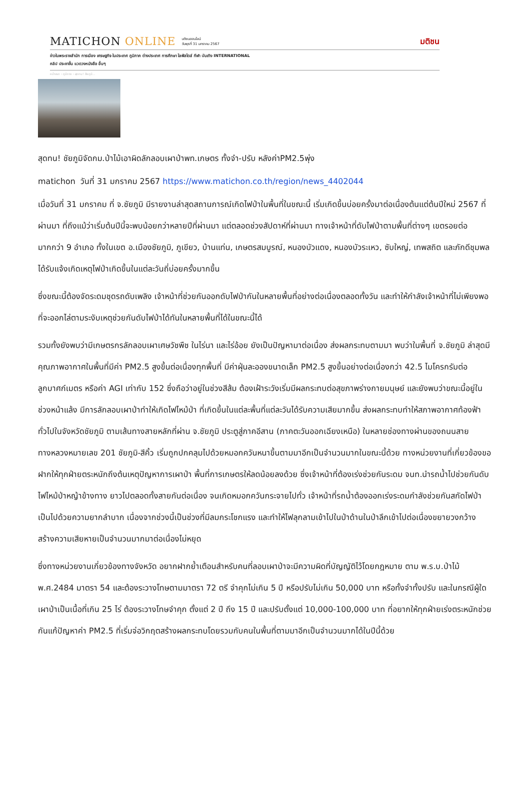MATICHON ONLINE มติชนออนไลน์
วันพุธที่ 31 มกราคม 2567 มติชน
ข่าวในพระราชสำนัก การเมือง เศรษฐกิจ ในประเทศ ภูมิภาค ต่างประเทศ การศึกษา ไลฟ์สไตล์ กีฬา บันเทิง INTERNATIONAL
คลิป ประชาชื่น แวดวงหนังสือ อื่นๆ
หน้าแรก › ภูมิภาค › สุดทน! ชัยภูมิ...
สุดทน! ชัยภูมิจัดกม.ป่าไม้เอาผิดลักลอบเผาป่าพท.เกษตร ทั้งจำ-ปรับ หลังค่าPM2.5พุ่ง
matichon วันที่ 31 มกราคม 2567 https://www.matichon.co.th/region/news_4402044
เมื่อวันที่ 31 มกราคม ที่ จ.ชัยภูมิ มีรายงานล่าสุดสถานการณ์เกิดไฟป่าในพื้นที่ในขณะนี้ เริ่มเกิดขึ้นบ่อยครั้งมาต่อเนื่องต้นแต่ต้นปีใหม่ 2567 ที่ผ่านมา ที่ถึงแม้ว่าเริ่มต้นปีนี้จะพบน้อยกว่าหลายปีที่ผ่านมา แต่ตลอดช่วงสัปดาห์ที่ผ่านมา ทางเจ้าหน้าที่ดับไฟป่าตามพื้นที่ต่างๆ เขตรอยต่อมากกว่า 9 อำเภอ ทั้งในเขต อ.เมืองชัยภูมิ, ภูเขียว, บ้านแท่น, เกษตรสมบูรณ์, หนองบัวแดง, หนองบัวระเหว, ซับใหญ่, เทพสถิต และภักดีชุมพล ได้รับแจ้งเกิดเหตุไฟป่าเกิดขึ้นในแต่ละวันถี่บ่อยครั้งมากขึ้น
ซึ่งขณะนี้ต้องจัดระดมชุดรถดับเพลิง เจ้าหน้าที่ช่วยกันออกดับไฟป่ากันในหลายพื้นที่อย่างต่อเนื่องตลอดทั้งวัน และทำให้กำลังเจ้าหน้าที่ไม่เพียงพอ ที่จะออกไล่ตามระงับเหตุช่วยกันดับไฟป่าได้ทันในหลายพื้นที่ได้ในขณะนี้ได้
รวมทั้งยังพบว่ามีเกษตรกรลักลอบเผาเศษวัชพืช ในไร่นา และไร่อ้อย ยังเป็นปัญหามาต่อเนื่อง ส่งผลกระทบตามมา พบว่าในพื้นที่ จ.ชัยภูมิ ล่าสุดมีคุณภาพอากาศในพื้นที่มีค่า PM2.5 สูงขึ้นต่อเนื่องทุกพื้นที่ มีค่าฝุ่นละอองขนาดเล็ก PM2.5 สูงขึ้นอย่างต่อเนื่องกว่า 42.5 ไมโครกรัมต่อลูกบาศก์เมตร หรือค่า AGI เท่ากับ 152 ซึ่งถือว่าอยู่ในช่วงสีส้ม ต้องเฝ้าระวังเริ่มมีผลกระทบต่อสุขภาพร่างกายมนุษย์ และยังพบว่าขณะนี้อยู่ในช่วงหน้าแล้ง มีการลักลอบเผาป่าทำให้เกิดไฟไหม้ป่า ที่เกิดขึ้นในแต่ละพื้นที่แต่ละวันได้รับความเสียมากขึ้น ส่งผลกระทบทำให้สภาพอากาศท้องฟ้าทั่วไปในจังหวัดชัยภูมิ ตามเส้นทางสายหลักที่ผ่าน จ.ชัยภูมิ ประตูสู่ภาคอีสาน (ภาคตะวันออกเฉียงเหนือ) ในหลายช่องทางผ่านของถนนสายทางหลวงหมายเลข 201 ชัยภูมิ-สีคิ้ว เริ่มถูกปกคลุมไปด้วยหมอกควันหนาขึ้นตามมาอีกเป็นจำนวนมากในขณะนี้ด้วย ทางหน่วยงานที่เกี่ยวข้องขอฝากให้ทุกฝ่ายตระหนักถึงต้นเหตุปัญหาการเผาป่า พื้นที่การเกษตรให้ลดน้อยลงด้วย ซึ่งเจ้าหน้าที่ต้องเร่งช่วยกันระดม จนท.นำรถน้ำไปช่วยกันดับไฟไหม้ป่าหญ้าข้างทาง ยาวไปตลอดทั้งสายกันต่อเนื่อง จนเกิดหมอกควันกระจายไปทั่ว เจ้าหน้าที่รถน้ำต้องออกเร่งระดมกำลังช่วยกันสกัดไฟป่าเป็นไปด้วยความยากลำบาก เนื่องจากช่วงนี้เป็นช่วงที่มีลมกระโชกแรง และทำให้ไฟลุกลามเข้าไปในป่าด้านในป่าลึกเข้าไปต่อเนื่องขยายวงกว้างสร้างความเสียหายเป็นจำนวนมากมาต่อเนื่องไม่หยุด
ซึ่งทางหน่วยงานเกี่ยวข้องทางจังหวัด อยากฝากย้ำเตือนสำหรับคนที่ลอบเผาป่าจะมีความผิดที่บัญญัติไว้โดยกฎหมาย ตาม พ.ร.บ.ป่าไม้ พ.ศ.2484 มาตรา 54 และต้องระวางโทษตามมาตรา 72 ตรี จำคุกไม่เกิน 5 ปี หรือปรับไม่เกิน 50,000 บาท หรือทั้งจำทั้งปรับ และในกรณีผู้ใดเผาป่าเป็นเนื้อที่เกิน 25 ไร่ ต้องระวางโทษจำคุก ตั้งแต่ 2 ปี ถึง 15 ปี และปรับตั้งแต่ 10,000-100,000 บาท ที่อยากให้ทุกฝ่ายเร่งตระหนักช่วยกันแก้ปัญหาค่า PM2.5 ที่เริ่มจ่อวิกฤตสร้างผลกระทบโดยรวมกับคนในพื้นที่ตามมาอีกเป็นจำนวนมากได้ในปีนี้ด้วย